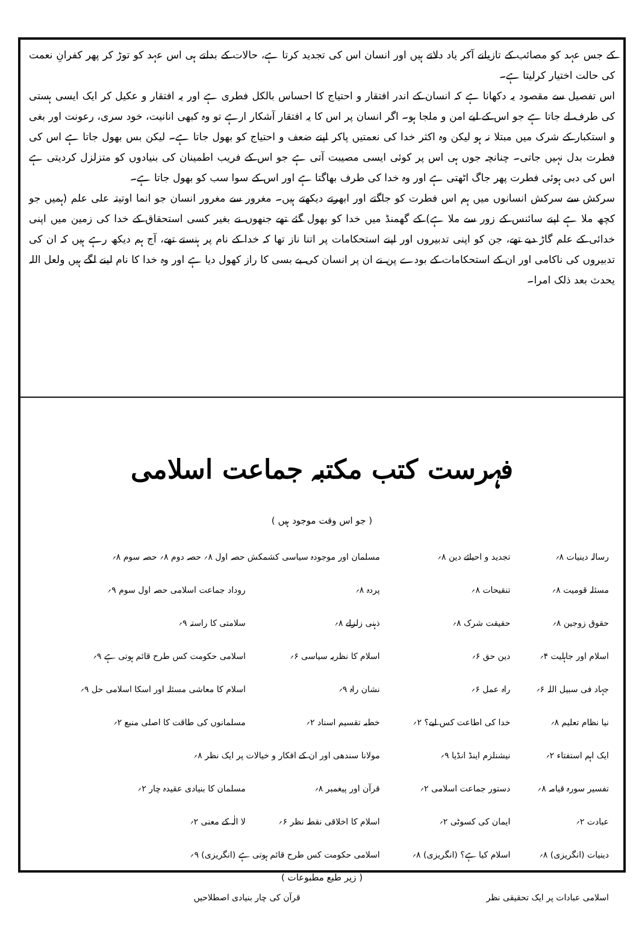کے جس عہد کو مصائب کے تازیانے آکر یاد دلاتے ہیں اور انسان اس کی تجدید کرتا ہے، حالات کے بدلتے ہی اس عہد کو توڑ کر پھر کفرانِ نعمت کی حالت اختیار کرلیتا ہے۔
اس تفصیل سے مقصود یہ دکھانا ہے کہ انسان کے اندر افتقار و احتیاج کا احساس بالکل فطری ہے اور یہ افتقار و عکیل کر ایک ایسی ہستی کی طرف لے جاتا ہے جو اس کے لیے امن و ملجا ہو۔ اگر انسان پر اس کا یہ افتقار آشکار ارہے تو وہ کبھی انانیت، خود سری، رعونت اور بغی و استکبار کے شرک میں مبتلا نہ ہو لیکن وہ اکثر خدا کی نعمتیں پاکر اپنے ضعف و احتیاج کو بھول جاتا ہے۔ لیکن بس بھول جاتا ہے اس کی فطرت بدل نہیں جاتی۔ چنانچہ جوں ہی اس پر کوئی ایسی مصیبت آتی ہے جو اس کے فریب اطمینان کی بنیادوں کو متزلزل کردیتی ہے اس کی دبی ہوئی فطرت پھر جاگ اٹھتی ہے اور وہ خدا کی طرف بھاگتا ہے اور اس کے سوا سب کو بھول جاتا ہے۔
سرکش سے سرکش انسانوں میں ہم اس فطرت کو جاگتے اور ابھرتے دیکھتے ہیں۔ مغرور سے مغرور انسان جو انما اوتیتہ علی علم (ہمیں جو کچھ ملا ہے اپنے سائنس کے زور سے ملا ہے) کے گھمنڈ میں خدا کو بھول گئے تھے جنھوں نے بغیر کسی استحقاق کے خدا کی زمین میں اپنی خدائی کے علم گاڑ دیے تھے، جن کو اپنی تدبیروں اور اپنے استحکامات پر اتنا ناز تھا کہ خدا کے نام پر ہنستے تھے، آج ہم دیکھ رہے ہیں کہ ان کی تدبیروں کی ناکامی اور ان کے استحکامات کے بودے پن نے ان پر انسان کی بے بسی کا راز کھول دیا ہے اور وہ خدا کا نام لینے لگے ہیں ولعل اللہ یحدث بعد ذلک امرا۔
فہرست کتب مکتبہ جماعت اسلامی
( جو اس وقت موجود ہیں )
| رسالہ دینیات ۸؍ | تجدید و احیائے دین ۸؍ | مسلمان اور موجودہ سیاسی کشمکش حصہ اول ۸؍ حصہ دوم ۸؍ حصہ سوم ۸؍ | |
| مسئلہ قومیت ۸؍ | تنقیحات ۸؍ | پردہ ۸؍ | روداد جماعت اسلامی حصہ اول سوم ۹؍ |
| حقوق زوجین ۸؍ | حقیقت شرک ۸؍ | ذہنی زلزلے ۸؍ | سلامتی کا راستہ ۹؍ |
| اسلام اور جاہلیت ۴؍ | دین حق ۶؍ | اسلام کا نظریہ سیاسی ۶؍ | اسلامی حکومت کس طرح قائم ہوتی ہے ۹؍ |
| جہاد فی سبیل اللہ ۶؍ | راہ عمل ۶؍ | نشان راہ ۹؍ | اسلام کا معاشی مسئلہ اور اسکا اسلامی حل ۹؍ |
| نیا نظام تعلیم ۸؍ | خدا کی اطاعت کس لیے؟ ۲؍ | خطبہ تقسیم اسناد ۲؍ | مسلمانوں کی طاقت کا اصلی منبع ۲؍ |
| ایک اہم استفتاء ۲؍ | نیشنلزم اینڈ انڈیا ۹؍ | مولانا سندھی اور ان کے افکار و خیالات پر ایک نظر ۸؍ | |
| تفسیر سورہ قیامہ ۸؍ | دستور جماعت اسلامی ۲؍ | قرآن اور پیغمبر ۸؍ | مسلمان کا بنیادی عقیدہ چار ۲؍ |
| عبادت ۲؍ | ایمان کی کسوٹی ۲؍ | اسلام کا اخلاقی نقطہ نظر ۶؍ | لا الٰہ کے معنی ۲؍ |
| دینیات (انگریزی) ۸؍ | اسلام کیا ہے؟ (انگریزی) ۸؍ | اسلامی حکومت کس طرح قائم ہوتی ہے (انگریزی) ۹؍ | |
( زیر طبع مطبوعات )
| اسلامی عبادات پر ایک تحقیقی نظر | قرآن کی چار بنیادی اصطلاحیں |